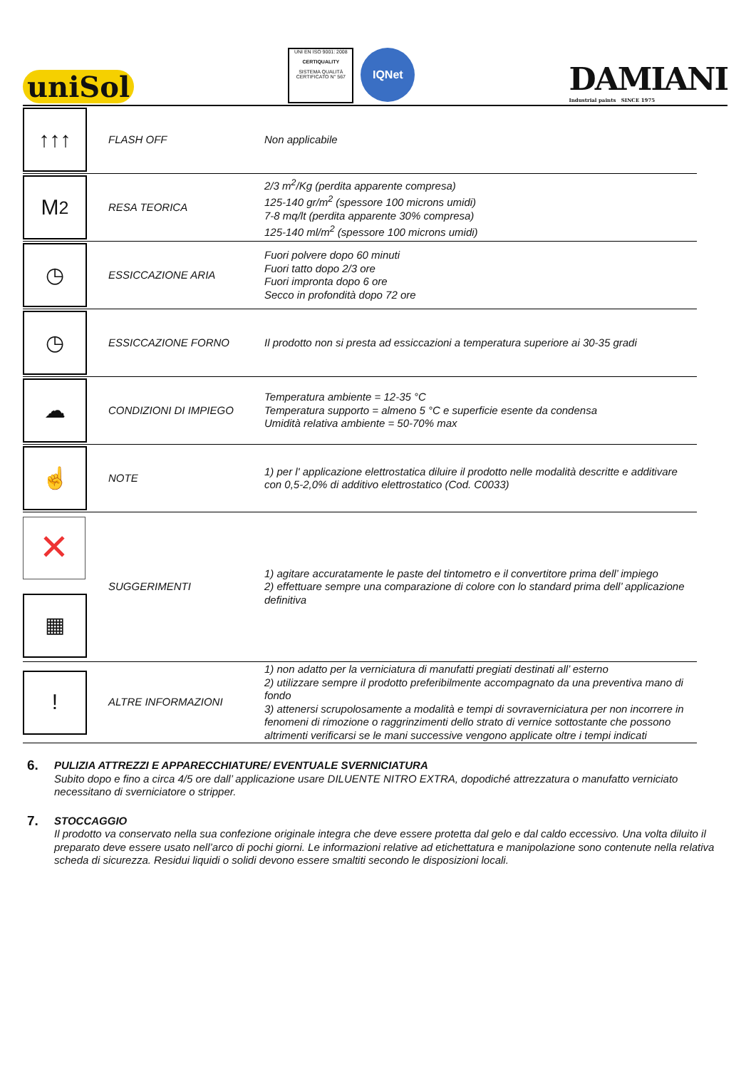uniSol
UNI EN ISO 9001: 2008
CERTIQUALITY
SISTEMA QUALITÀ CERTIFICATO N° 567
IQNet
DAMIANI
Industrial paints SINCE 1975
| ↑↑↑ | FLASH OFF | Non applicabile |
| M<sup>2</sup> | RESA TEORICA | 2/3 m<sup>2</sup>/Kg (perdita apparente compresa) 125-140 gr/m<sup>2</sup> (spessore 100 microns umidi) 7-8 mq/lt (perdita apparente 30% compresa) 125-140 ml/m<sup>2</sup> (spessore 100 microns umidi) |
| ◷ | ESSICCAZIONE ARIA | Fuori polvere dopo 60 minuti Fuori tatto dopo 2/3 ore Fuori impronta dopo 6 ore Secco in profondità dopo 72 ore |
| ◷ | ESSICCAZIONE FORNO | Il prodotto non si presta ad essiccazioni a temperatura superiore ai 30-35 gradi |
| ☁ | CONDIZIONI DI IMPIEGO | Temperatura ambiente = 12-35 °C Temperatura supporto = almeno 5 °C e superficie esente da condensa Umidità relativa ambiente = 50-70% max |
| ☝ | NOTE | 1) per l' applicazione elettrostatica diluire il prodotto nelle modalità descritte e additivare con 0,5-2,0% di additivo elettrostatico (Cod. C0033) |
| ✕ ▦ | SUGGERIMENTI | 1) agitare accuratamente le paste del tintometro e il convertitore prima dell’ impiego 2) effettuare sempre una comparazione di colore con lo standard prima dell’ applicazione definitiva |
| ! | ALTRE INFORMAZIONI | 1) non adatto per la verniciatura di manufatti pregiati destinati all’ esterno 2) utilizzare sempre il prodotto preferibilmente accompagnato da una preventiva mano di fondo 3) attenersi scrupolosamente a modalità e tempi di sovraverniciatura per non incorrere in fenomeni di rimozione o raggrinzimenti dello strato di vernice sottostante che possono altrimenti verificarsi se le mani successive vengono applicate oltre i tempi indicati |
6. PULIZIA ATTREZZI E APPARECCHIATURE/ EVENTUALE SVERNICIATURA
Subito dopo e fino a circa 4/5 ore dall’ applicazione usare DILUENTE NITRO EXTRA, dopodiché attrezzatura o manufatto verniciato necessitano di sverniciatore o stripper.
7. STOCCAGGIO
Il prodotto va conservato nella sua confezione originale integra che deve essere protetta dal gelo e dal caldo eccessivo. Una volta diluito il preparato deve essere usato nell’arco di pochi giorni. Le informazioni relative ad etichettatura e manipolazione sono contenute nella relativa scheda di sicurezza. Residui liquidi o solidi devono essere smaltiti secondo le disposizioni locali.